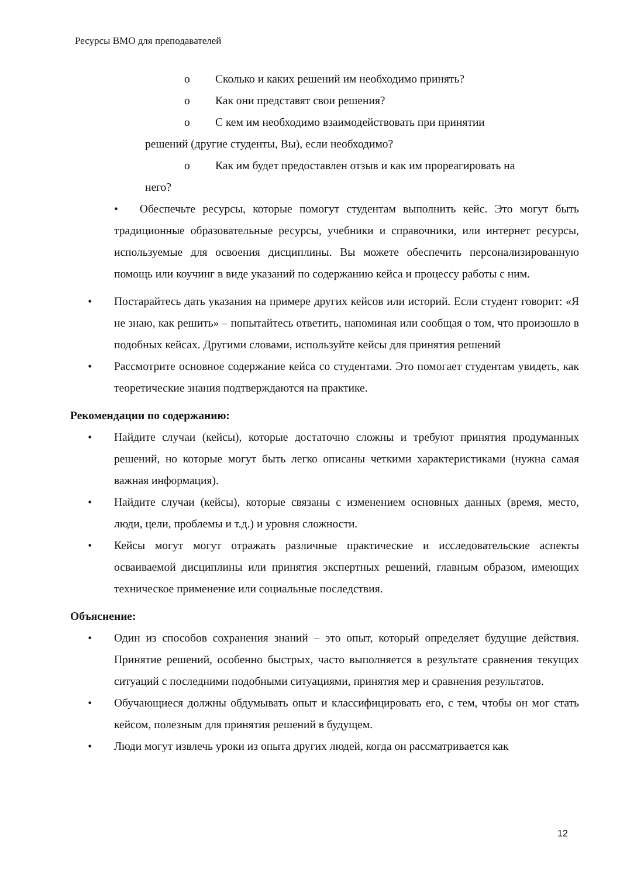Ресурсы ВМО для преподавателей
o Сколько и каких решений им необходимо принять?
o Как они представят свои решения?
o С кем им необходимо взаимодействовать при принятии
решений (другие студенты, Вы), если необходимо?
o Как им будет предоставлен отзыв и как им прореагировать на
него?
• Обеспечьте ресурсы, которые помогут студентам выполнить кейс. Это могут быть традиционные образовательные ресурсы, учебники и справочники, или интернет ресурсы, используемые для освоения дисциплины. Вы можете обеспечить персонализированную помощь или коучинг в виде указаний по содержанию кейса и процессу работы с ним.
• Постарайтесь дать указания на примере других кейсов или историй. Если студент говорит: «Я не знаю, как решить» – попытайтесь ответить, напоминая или сообщая о том, что произошло в подобных кейсах. Другими словами, используйте кейсы для принятия решений
• Рассмотрите основное содержание кейса со студентами. Это помогает студентам увидеть, как теоретические знания подтверждаются на практике.
Рекомендации по содержанию:
• Найдите случаи (кейсы), которые достаточно сложны и требуют принятия продуманных решений, но которые могут быть легко описаны четкими характеристиками (нужна самая важная информация).
• Найдите случаи (кейсы), которые связаны с изменением основных данных (время, место, люди, цели, проблемы и т.д.) и уровня сложности.
• Кейсы могут могут отражать различные практические и исследовательские аспекты осваиваемой дисциплины или принятия экспертных решений, главным образом, имеющих техническое применение или социальные последствия.
Объяснение:
• Один из способов сохранения знаний – это опыт, который определяет будущие действия. Принятие решений, особенно быстрых, часто выполняется в результате сравнения текущих ситуаций с последними подобными ситуациями, принятия мер и сравнения результатов.
• Обучающиеся должны обдумывать опыт и классифицировать его, с тем, чтобы он мог стать кейсом, полезным для принятия решений в будущем.
• Люди могут извлечь уроки из опыта других людей, когда он рассматривается как
12